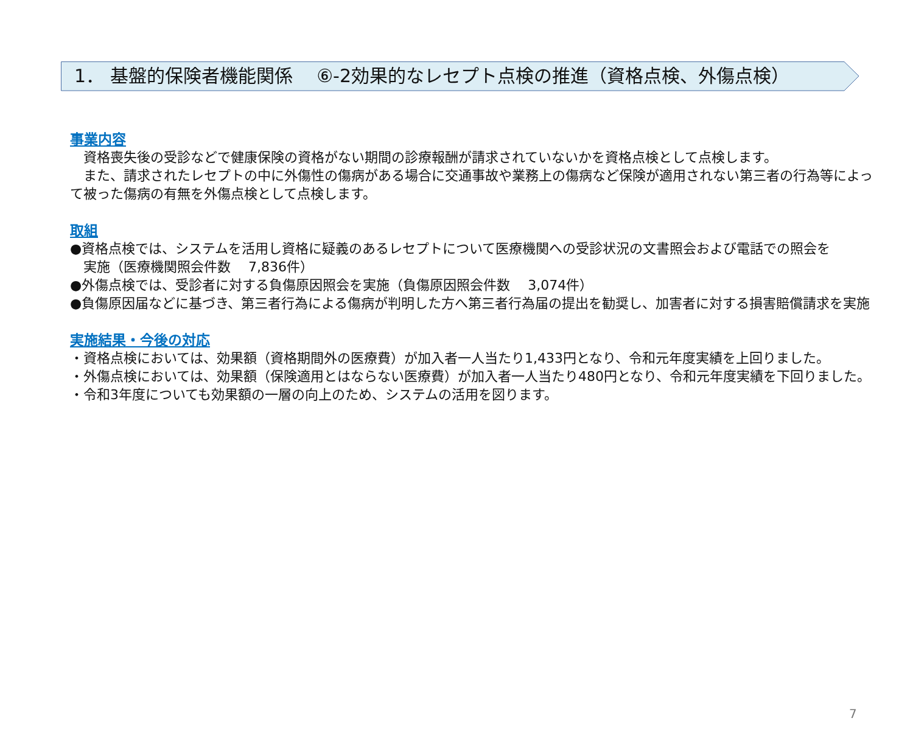1． 基盤的保険者機能関係　 ⑥-2効果的なレセプト点検の推進（資格点検、外傷点検）
事業内容
　資格喪失後の受診などで健康保険の資格がない期間の診療報酬が請求されていないかを資格点検として点検します。
　また、請求されたレセプトの中に外傷性の傷病がある場合に交通事故や業務上の傷病など保険が適用されない第三者の行為等によって被った傷病の有無を外傷点検として点検します。
取組
●資格点検では、システムを活用し資格に疑義のあるレセプトについて医療機関への受診状況の文書照会および電話での照会を
　実施（医療機関照会件数　 7,836件）
●外傷点検では、受診者に対する負傷原因照会を実施（負傷原因照会件数　 3,074件）
●負傷原因届などに基づき、第三者行為による傷病が判明した方へ第三者行為届の提出を勧奨し、加害者に対する損害賠償請求を実施
実施結果・今後の対応
・資格点検においては、効果額（資格期間外の医療費）が加入者一人当たり1,433円となり、令和元年度実績を上回りました。
・外傷点検においては、効果額（保険適用とはならない医療費）が加入者一人当たり480円となり、令和元年度実績を下回りました。
・令和3年度についても効果額の一層の向上のため、システムの活用を図ります。
7